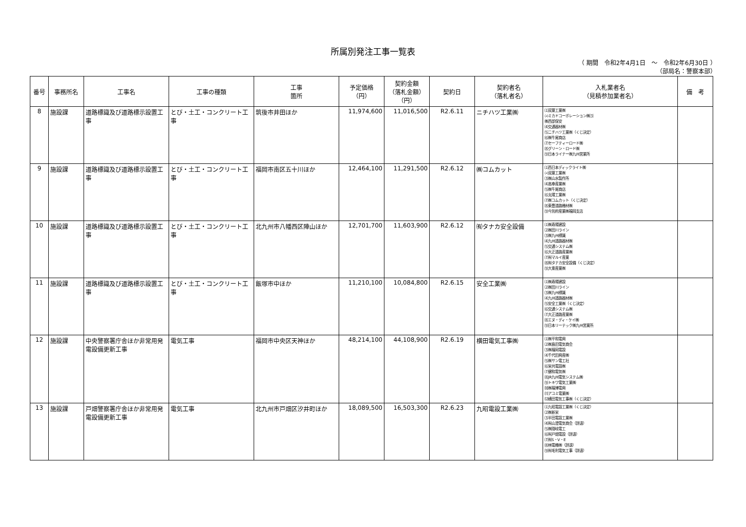所属別発注工事一覧表
（ 期間　令和2年4月1日　～　令和2年6月30日 ）
（部局名：警察本部）
| 番号 | 事務所名 | 工事名 | 工事の種類 | 工事 箇所 | 予定価格 （円） | 契約金額 （落札金額） （円） | 契約日 | 契約者名 （落札者名） | 入札業者名 （見積参加業者名） | 備 考 |
| --- | --- | --- | --- | --- | --- | --- | --- | --- | --- | --- |
| 8 | 施設課 | 道路標識及び道路標示設置工事 | とび・土工・コンクリート工事 | 筑後市井田ほか | 11,974,600 | 11,016,500 | R2.6.11 | ニチハツ工業㈱ | ⑴双葉工業㈱ ⑵ミカドコーポレーション㈱⑶ ㈱西部保安 ⑷交通器材㈱ ⑸ニチハツ工業㈱（くじ決定） ⑹㈱牛尾商店 ⑺セーフティーロード㈱ ⑻グリーン・ロード㈱ ⑼日本ライナー㈱九州営業所 | |
| 9 | 施設課 | 道路標識及び道路標示設置工事 | とび・土工・コンクリート工事 | 福岡市南区五十川ほか | 12,464,100 | 11,291,500 | R2.6.12 | ㈱コムカット | ⑴西日本ディックライト㈱ ⑵双葉工業㈱ ⑶㈱山水製作所 ⑷高奉産業㈱ ⑸㈱牛尾商店 ⑹太陽工業㈱ ⑺㈱コムカット（くじ決定） ⑻東豊道路機材㈱ ⑼今別府産業㈱福岡支店 | |
| 10 | 施設課 | 道路標識及び道路標示設置工事 | とび・土工・コンクリート工事 | 北九州市八幡西区陣山ほか | 12,701,700 | 11,603,900 | R2.6.12 | ㈲タナカ安全設備 | ⑴㈱寿陽建設 ⑵㈱田川ライン ⑶㈱九州標識 ⑷九州道路器材㈱ ⑸交通システム㈱ ⑹大正道路産業㈱ ⑺㈲マルイ産業 ⑻㈲タナカ安全設備（くじ決定） ⑼大東産業㈱ | |
| 11 | 施設課 | 道路標識及び道路標示設置工事 | とび・土工・コンクリート工事 | 飯塚市中ほか | 11,210,100 | 10,084,800 | R2.6.15 | 安全工業㈱ | ⑴㈱寿陽建設 ⑵㈱田川ライン ⑶㈱九州標識 ⑷九州道路器材㈱ ⑸安全工業㈱（くじ決定） ⑹交通システム㈱ ⑺大正道路産業㈱ ⑻エヌ・ディ・ケイ㈱ ⑼日本リーテック㈱九州営業所 | |
| 12 | 施設課 | 中央警察署庁舎ほか非常用発電設備更新工事 | 電気工事 | 福岡市中央区天神ほか | 48,214,100 | 44,108,900 | R2.6.19 | 横田電気工事㈱ | ⑴㈱平和電興 ⑵㈱島田電気商会 ⑶㈱福岡電設 ⑷千代田興産㈱ ⑸㈱サン電工社 ⑹栄共電設㈱ ⑺健和電気㈱ ⑻JR九州電気システム㈱ ⑼トキワ電気工業㈱ ⑽㈱福博電興 ⑾アユミ電業㈱ ⑿横田電気工事㈱（くじ決定） | |
| 13 | 施設課 | 戸畑警察署庁舎ほか非常用発電設備更新工事 | 電気工事 | 北九州市戸畑区汐井町ほか | 18,089,500 | 16,503,300 | R2.6.23 | 九昭電設工業㈱ | ⑴九昭電設工業㈱（くじ決定） ⑵㈱新栄 ⑶半田電設工業㈱ ⑷㈲山澄電気商会（辞退） ⑸㈱隠岐電工 ⑹㈲戸畑電設（辞退） ⑺㈲S・V・E ⑻林電機㈱（辞退） ⑼㈲毛利電気工事（辞退） | |